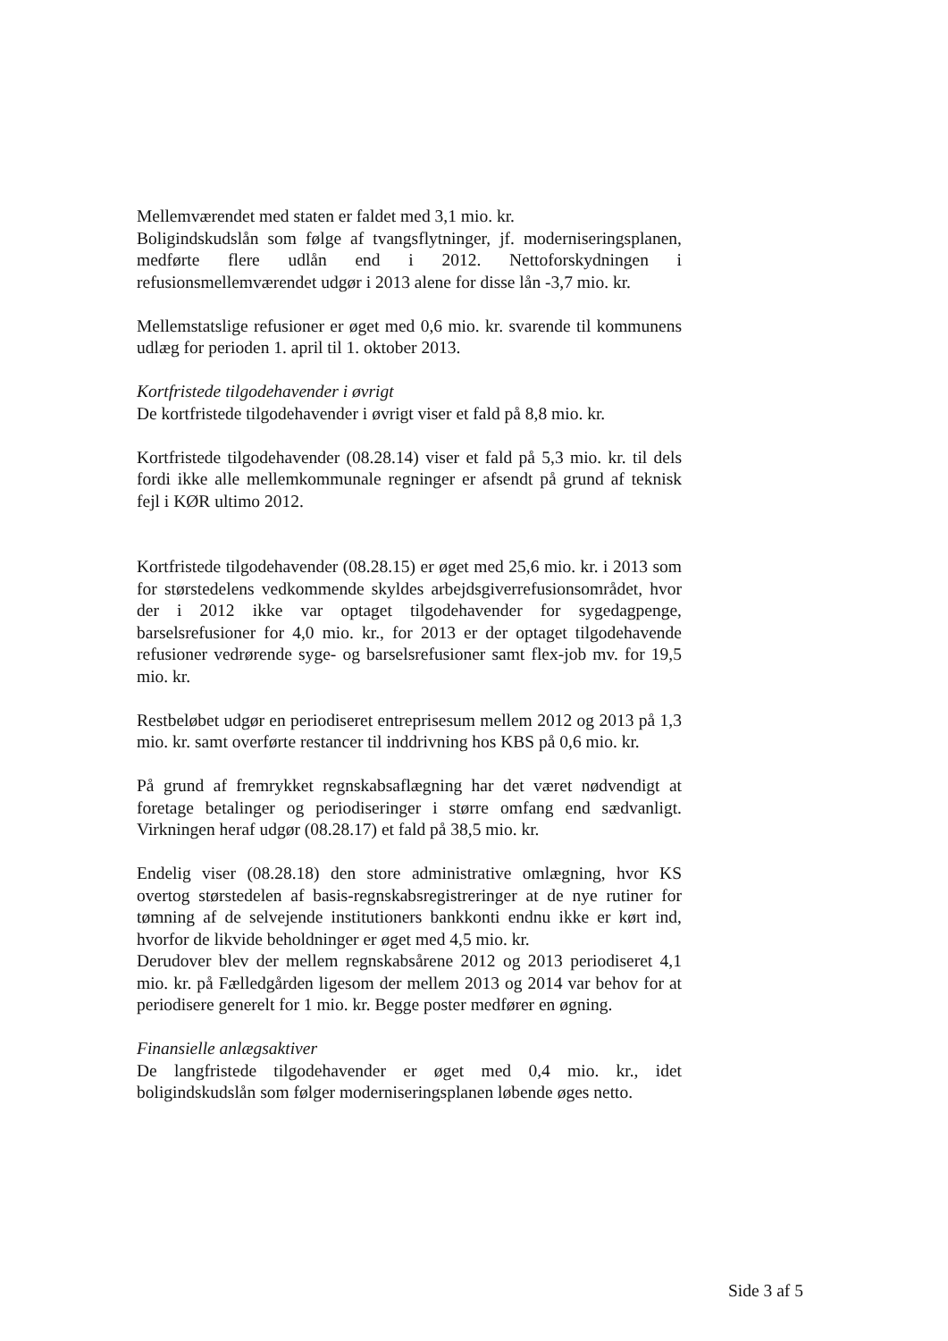Mellemværendet med staten er faldet med 3,1 mio. kr.
Boligindskudslån som følge af tvangsflytninger, jf. moderniseringsplanen, medførte flere udlån end i 2012. Nettoforskydningen i refusionsmellemværendet udgør i 2013 alene for disse lån -3,7 mio. kr.
Mellemstatslige refusioner er øget med 0,6 mio. kr. svarende til kommunens udlæg for perioden 1. april til 1. oktober 2013.
Kortfristede tilgodehavender i øvrigt
De kortfristede tilgodehavender i øvrigt viser et fald på 8,8 mio. kr.
Kortfristede tilgodehavender (08.28.14) viser et fald på 5,3 mio. kr. til dels fordi ikke alle mellemkommunale regninger er afsendt på grund af teknisk fejl i KØR ultimo 2012.
Kortfristede tilgodehavender (08.28.15) er øget med 25,6 mio. kr. i 2013 som for størstedelens vedkommende skyldes arbejdsgiverrefusionsområdet, hvor der i 2012 ikke var optaget tilgodehavender for sygedagpenge, barselsrefusioner for 4,0 mio. kr., for 2013 er der optaget tilgodehavende refusioner vedrørende syge- og barselsrefusioner samt flex-job mv. for 19,5 mio. kr.
Restbeløbet udgør en periodiseret entreprisesum mellem 2012 og 2013 på 1,3 mio. kr. samt overførte restancer til inddrivning hos KBS på 0,6 mio. kr.
På grund af fremrykket regnskabsaflægning har det været nødvendigt at foretage betalinger og periodiseringer i større omfang end sædvanligt. Virkningen heraf udgør (08.28.17) et fald på 38,5 mio. kr.
Endelig viser (08.28.18) den store administrative omlægning, hvor KS overtog størstedelen af basis-regnskabsregistreringer at de nye rutiner for tømning af de selvejende institutioners bankkonti endnu ikke er kørt ind, hvorfor de likvide beholdninger er øget med 4,5 mio. kr.
Derudover blev der mellem regnskabsårene 2012 og 2013 periodiseret 4,1 mio. kr. på Fælledgården ligesom der mellem 2013 og 2014 var behov for at periodisere generelt for 1 mio. kr. Begge poster medfører en øgning.
Finansielle anlægsaktiver
De langfristede tilgodehavender er øget med 0,4 mio. kr., idet boligindskudslån som følger moderniseringsplanen løbende øges netto.
Side 3 af 5